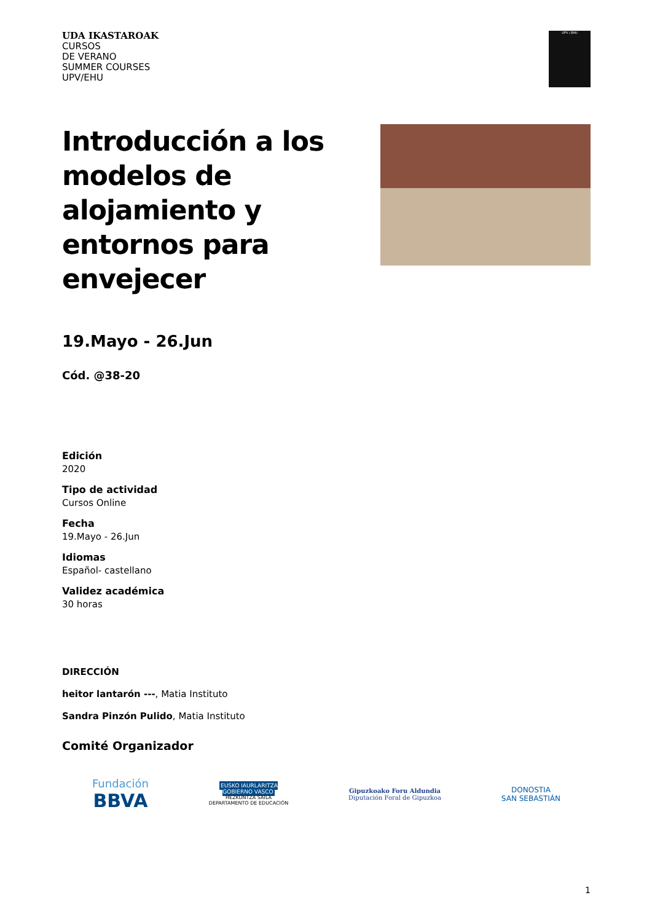UDA IKASTAROAK
CURSOS
DE VERANO
SUMMER COURSES
UPV/EHU
UPV / EHU
Introducción a los modelos de alojamiento y entornos para envejecer
19.Mayo - 26.Jun
Cód. @38-20
Edición
2020
Tipo de actividad
Cursos Online
Fecha
19.Mayo - 26.Jun
Idiomas
Español- castellano
Validez académica
30 horas
DIRECCIÓN
heitor lantarón ---, Matia Instituto
Sandra Pinzón Pulido, Matia Instituto
Comité Organizador
Fundación
BBVA
EUSKO JAURLARITZA
GOBIERNO VASCO
HEZKUNTZA SAILA
DEPARTAMENTO DE EDUCACIÓN
Gipuzkoako Foru Aldundia
Diputación Foral de Gipuzkoa
DONOSTIA
SAN SEBASTIÁN
1